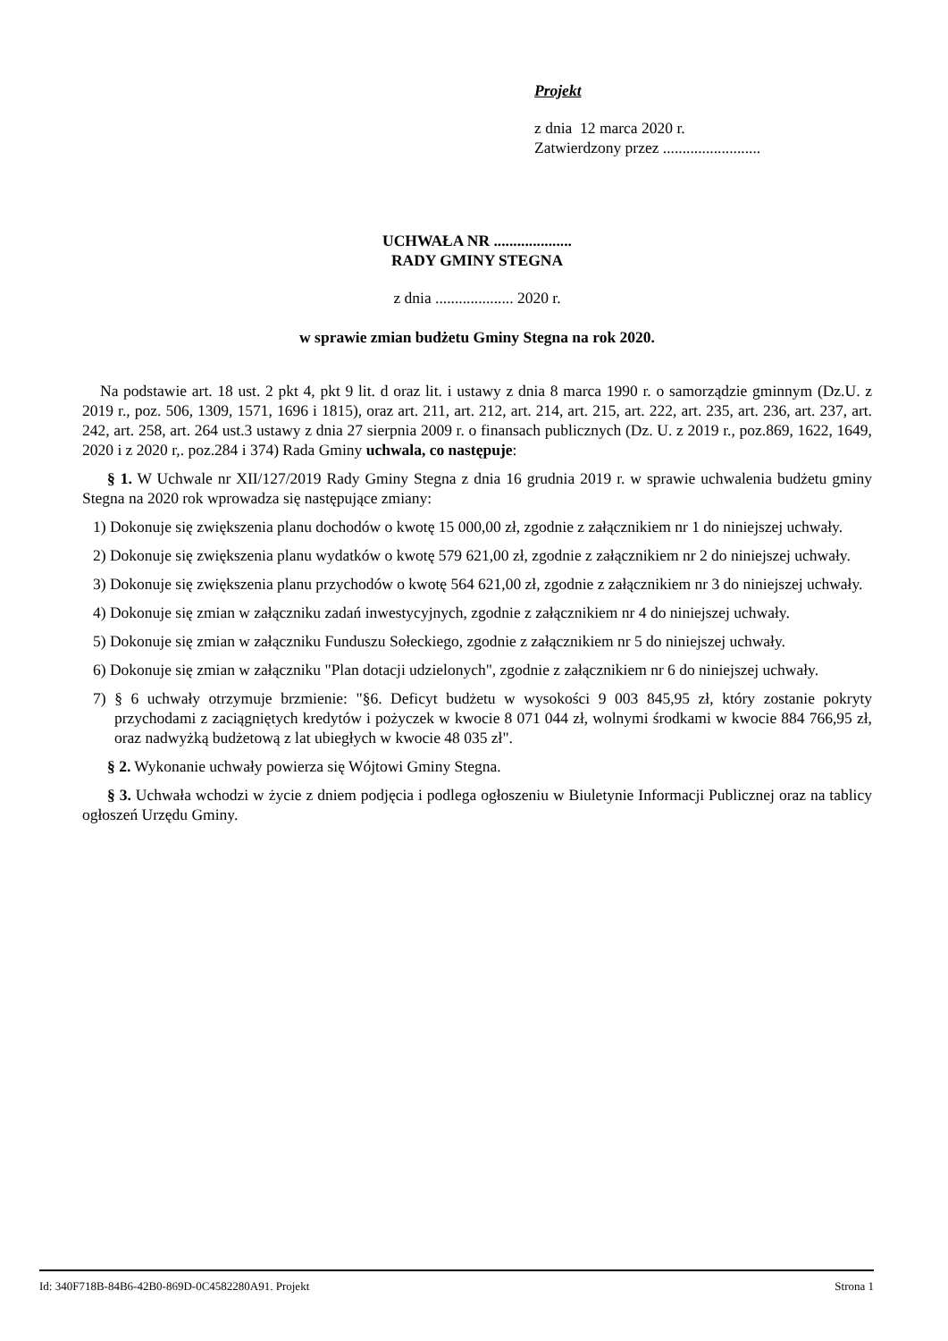Projekt
z dnia 12 marca 2020 r.
Zatwierdzony przez .........................
UCHWAŁA NR ....................
RADY GMINY STEGNA
z dnia .................... 2020 r.
w sprawie zmian budżetu Gminy Stegna na rok 2020.
Na podstawie art. 18 ust. 2 pkt 4, pkt 9 lit. d oraz lit. i ustawy z dnia 8 marca 1990 r. o samorządzie gminnym (Dz.U. z 2019 r., poz. 506, 1309, 1571, 1696 i 1815), oraz art. 211, art. 212, art. 214, art. 215, art. 222, art. 235, art. 236, art. 237, art. 242, art. 258, art. 264 ust.3 ustawy z dnia 27 sierpnia 2009 r. o finansach publicznych (Dz. U. z 2019 r., poz.869, 1622, 1649, 2020 i z 2020 r,. poz.284 i 374) Rada Gminy uchwala, co następuje:
§ 1. W Uchwale nr XII/127/2019 Rady Gminy Stegna z dnia 16 grudnia 2019 r. w sprawie uchwalenia budżetu gminy Stegna na 2020 rok wprowadza się następujące zmiany:
1) Dokonuje się zwiększenia planu dochodów o kwotę 15 000,00 zł, zgodnie z załącznikiem nr 1 do niniejszej uchwały.
2) Dokonuje się zwiększenia planu wydatków o kwotę 579 621,00 zł, zgodnie z załącznikiem nr 2 do niniejszej uchwały.
3) Dokonuje się zwiększenia planu przychodów o kwotę 564 621,00 zł, zgodnie z załącznikiem nr 3 do niniejszej uchwały.
4) Dokonuje się zmian w załączniku zadań inwestycyjnych, zgodnie z załącznikiem nr 4 do niniejszej uchwały.
5) Dokonuje się zmian w załączniku Funduszu Sołeckiego, zgodnie z załącznikiem nr 5 do niniejszej uchwały.
6) Dokonuje się zmian w załączniku "Plan dotacji udzielonych", zgodnie z załącznikiem nr 6 do niniejszej uchwały.
7) § 6 uchwały otrzymuje brzmienie: "§6. Deficyt budżetu w wysokości 9 003 845,95 zł, który zostanie pokryty przychodami z zaciągniętych kredytów i pożyczek w kwocie 8 071 044 zł, wolnymi środkami w kwocie 884 766,95 zł, oraz nadwyżką budżetową z lat ubiegłych w kwocie 48 035 zł".
§ 2. Wykonanie uchwały powierza się Wójtowi Gminy Stegna.
§ 3. Uchwała wchodzi w życie z dniem podjęcia i podlega ogłoszeniu w Biuletynie Informacji Publicznej oraz na tablicy ogłoszeń Urzędu Gminy.
Id: 340F718B-84B6-42B0-869D-0C4582280A91. Projekt Strona 1